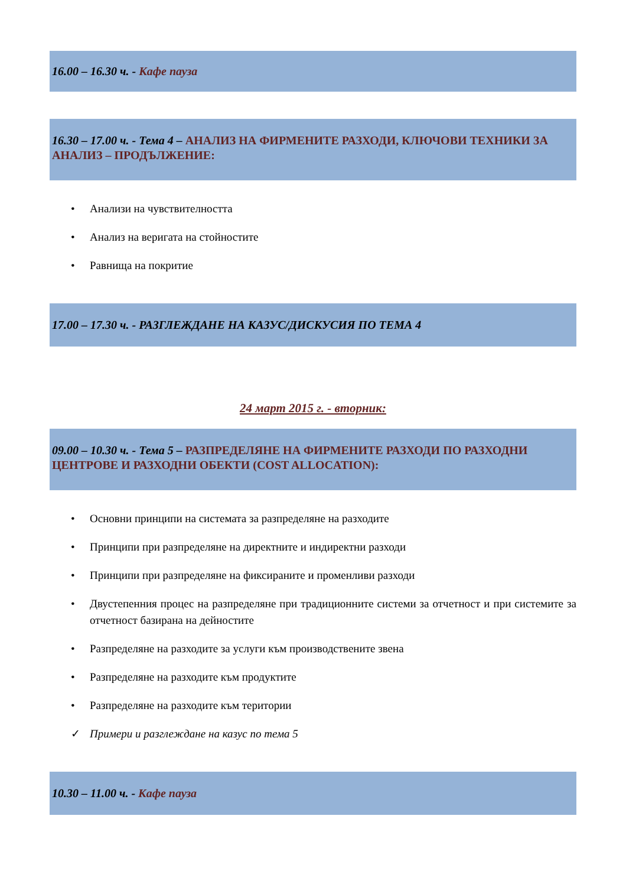16.00 – 16.30 ч. - Кафе пауза
16.30 – 17.00 ч. - Тема 4 – АНАЛИЗ НА ФИРМЕНИТЕ РАЗХОДИ, КЛЮЧОВИ ТЕХНИКИ ЗА АНАЛИЗ – ПРОДЪЛЖЕНИЕ:
• Анализи на чувствителността
• Анализ на веригата на стойностите
• Равнища на покритие
17.00 – 17.30 ч. - РАЗГЛЕЖДАНЕ НА КАЗУС/ДИСКУСИЯ ПО ТЕМА 4
24 март 2015 г. - вторник:
09.00 – 10.30 ч. - Тема 5 – РАЗПРЕДЕЛЯНЕ НА ФИРМЕНИТЕ РАЗХОДИ ПО РАЗХОДНИ ЦЕНТРОВЕ И РАЗХОДНИ ОБЕКТИ (COST ALLOCATION):
• Основни принципи на системата за разпределяне на разходите
• Принципи при разпределяне на директните и индиректни разходи
• Принципи при разпределяне на фиксираните и променливи разходи
• Двустепенния процес на разпределяне при традиционните системи за отчетност и при системите за отчетност базирана на дейностите
• Разпределяне на разходите за услуги към производствените звена
• Разпределяне на разходите към продуктите
• Разпределяне на разходите към територии
✓ Примери и разглеждане на казус по тема 5
10.30 – 11.00 ч. - Кафе пауза